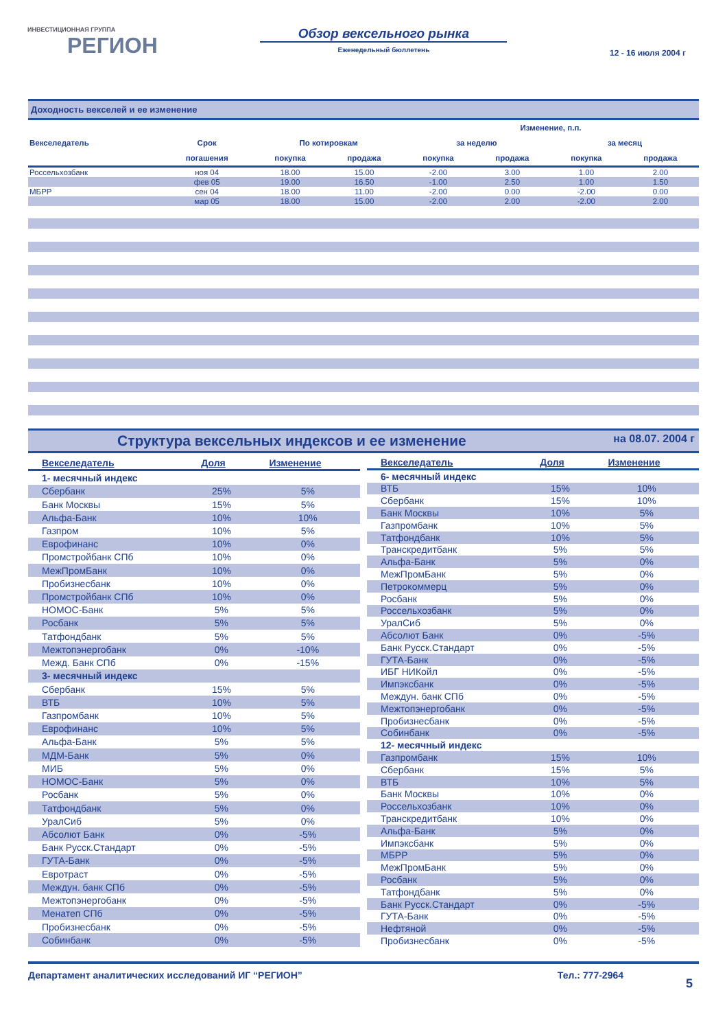ИНВЕСТИЦИОННАЯ ГРУППА
РЕГИОН
Обзор вексельного рынка
Еженедельный бюллетень
12 - 16 июля 2004 г
Доходность векселей и ее изменение
| | | | | Изменение, п.п. | | | |
| --- | --- | --- | --- | --- | --- | --- | --- |
| Векселедатель | Срок | По котировкам | | за неделю | | за месяц | |
| | погашения | покупка | продажа | покупка | продажа | покупка | продажа |
| Россельхозбанк | ноя 04 | 18.00 | 15.00 | -2.00 | 3.00 | 1.00 | 2.00 |
| | фев 05 | 19.00 | 16.50 | -1.00 | 2.50 | 1.00 | 1.50 |
| МБРР | сен 04 | 18.00 | 11.00 | -2.00 | 0.00 | -2.00 | 0.00 |
| | мар 05 | 18.00 | 15.00 | -2.00 | 2.00 | -2.00 | 2.00 |
Структура вексельных индексов и ее изменение на 08.07. 2004 г
| Векселедатель | Доля | Изменение |
| --- | --- | --- |
| 1- месячный индекс | | |
| Сбербанк | 25% | 5% |
| Банк Москвы | 15% | 5% |
| Альфа-Банк | 10% | 10% |
| Газпром | 10% | 5% |
| Еврофинанс | 10% | 0% |
| Промстройбанк СПб | 10% | 0% |
| МежПромБанк | 10% | 0% |
| Пробизнесбанк | 10% | 0% |
| Промстройбанк СПб | 10% | 0% |
| НОМОС-Банк | 5% | 5% |
| Росбанк | 5% | 5% |
| Татфондбанк | 5% | 5% |
| Межтопэнергобанк | 0% | -10% |
| Межд. Банк СПб | 0% | -15% |
| 3- месячный индекс | | |
| Сбербанк | 15% | 5% |
| ВТБ | 10% | 5% |
| Газпромбанк | 10% | 5% |
| Еврофинанс | 10% | 5% |
| Альфа-Банк | 5% | 5% |
| МДМ-Банк | 5% | 0% |
| МИБ | 5% | 0% |
| НОМОС-Банк | 5% | 0% |
| Росбанк | 5% | 0% |
| Татфондбанк | 5% | 0% |
| УралСиб | 5% | 0% |
| Абсолют Банк | 0% | -5% |
| Банк Русск.Стандарт | 0% | -5% |
| ГУТА-Банк | 0% | -5% |
| Евротраст | 0% | -5% |
| Междун. банк СПб | 0% | -5% |
| Межтопэнергобанк | 0% | -5% |
| Менатеп СПб | 0% | -5% |
| Пробизнесбанк | 0% | -5% |
| Собинбанк | 0% | -5% |
| Векселедатель | Доля | Изменение |
| --- | --- | --- |
| 6- месячный индекс | | |
| ВТБ | 15% | 10% |
| Сбербанк | 15% | 10% |
| Банк Москвы | 10% | 5% |
| Газпромбанк | 10% | 5% |
| Татфондбанк | 10% | 5% |
| Транскредитбанк | 5% | 5% |
| Альфа-Банк | 5% | 0% |
| МежПромБанк | 5% | 0% |
| Петрокоммерц | 5% | 0% |
| Росбанк | 5% | 0% |
| Россельхозбанк | 5% | 0% |
| УралСиб | 5% | 0% |
| Абсолют Банк | 0% | -5% |
| Банк Русск.Стандарт | 0% | -5% |
| ГУТА-Банк | 0% | -5% |
| ИБГ НИКойл | 0% | -5% |
| Импэксбанк | 0% | -5% |
| Междун. банк СПб | 0% | -5% |
| Межтопэнергобанк | 0% | -5% |
| Пробизнесбанк | 0% | -5% |
| Собинбанк | 0% | -5% |
| 12- месячный индекс | | |
| Газпромбанк | 15% | 10% |
| Сбербанк | 15% | 5% |
| ВТБ | 10% | 5% |
| Банк Москвы | 10% | 0% |
| Россельхозбанк | 10% | 0% |
| Транскредитбанк | 10% | 0% |
| Альфа-Банк | 5% | 0% |
| Импэксбанк | 5% | 0% |
| МБРР | 5% | 0% |
| МежПромБанк | 5% | 0% |
| Росбанк | 5% | 0% |
| Татфондбанк | 5% | 0% |
| Банк Русск.Стандарт | 0% | -5% |
| ГУТА-Банк | 0% | -5% |
| Нефтяной | 0% | -5% |
| Пробизнесбанк | 0% | -5% |
Департамент аналитических исследований ИГ “РЕГИОН” Тел.: 777-2964
5